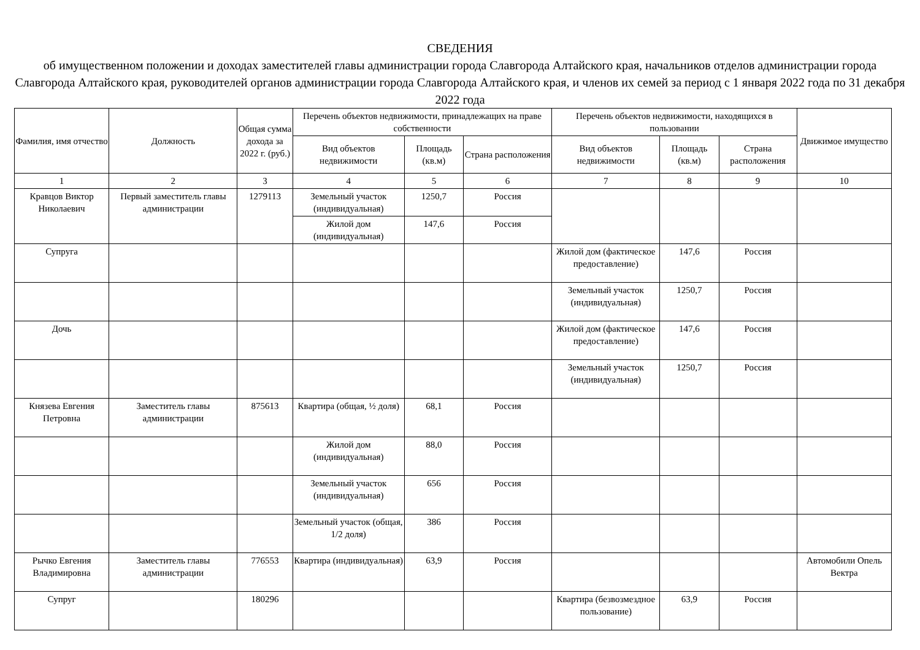СВЕДЕНИЯ
об имущественном положении и доходах заместителей главы администрации города Славгорода Алтайского края, начальников отделов администрации города Славгорода Алтайского края, руководителей органов администрации города Славгорода Алтайского края, и членов их семей за период с 1 января 2022 года по 31 декабря 2022 года
| Фамилия, имя отчество | Должность | Общая сумма дохода за 2022 г. (руб.) | Перечень объектов недвижимости, принадлежащих на праве собственности | | | Перечень объектов недвижимости, находящихся в пользовании | | | Движимое имущество |
| --- | --- | --- | --- | --- | --- | --- | --- | --- | --- |
| | | | Вид объектов недвижимости | Площадь (кв.м) | Страна расположения | Вид объектов недвижимости | Площадь (кв.м) | Страна расположения | |
| 1 | 2 | 3 | 4 | 5 | 6 | 7 | 8 | 9 | 10 |
| Кравцов Виктор Николаевич | Первый заместитель главы администрации | 1279113 | Земельный участок (индивидуальная) | 1250,7 | Россия | | | | |
| | | | Жилой дом (индивидуальная) | 147,6 | Россия | | | | |
| Супруга | | | | | | Жилой дом (фактическое предоставление) | 147,6 | Россия | |
| | | | | | | Земельный участок (индивидуальная) | 1250,7 | Россия | |
| Дочь | | | | | | Жилой дом (фактическое предоставление) | 147,6 | Россия | |
| | | | | | | Земельный участок (индивидуальная) | 1250,7 | Россия | |
| Князева Евгения Петровна | Заместитель главы администрации | 875613 | Квартира (общая, ½ доля) | 68,1 | Россия | | | | |
| | | | Жилой дом (индивидуальная) | 88,0 | Россия | | | | |
| | | | Земельный участок (индивидуальная) | 656 | Россия | | | | |
| | | | Земельный участок (общая, 1/2 доля) | 386 | Россия | | | | |
| Рычко Евгения Владимировна | Заместитель главы администрации | 776553 | Квартира (индивидуальная) | 63,9 | Россия | | | | Автомобили Опель Вектра |
| Супруг | | 180296 | | | | Квартира (безвозмездное пользование) | 63,9 | Россия | |